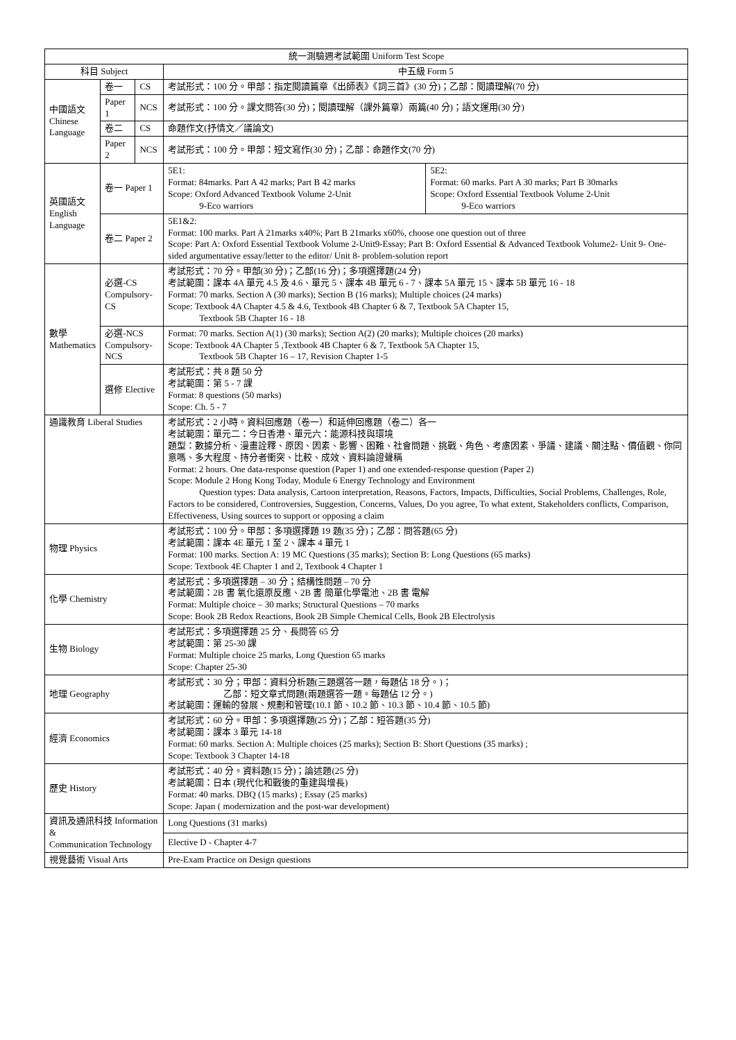| 統一測驗週考試範圍 Uniform Test Scope | | | | |
| --- | --- | --- | --- | --- |
| 科目 Subject | | | 中五級 Form 5 | |
| 中國語文 Chinese Language | 卷一 | CS | 考試形式：100 分。甲部：指定閱讀篇章《出師表》《詞三首》(30 分)；乙部：閱讀理解(70 分) | |
| | Paper 1 | NCS | 考試形式：100 分。課文問答(30 分)；閱讀理解（課外篇章）兩篇(40 分)；語文運用(30 分) | |
| | 卷二 | CS | 命題作文(抒情文／議論文) | |
| | Paper 2 | NCS | 考試形式：100 分。甲部：短文寫作(30 分)；乙部：命題作文(70 分) | |
| 英國語文 English Language | 卷一 Paper 1 | | 5E1: Format: 84marks. Part A 42 marks; Part B 42 marks Scope: Oxford Advanced Textbook Volume 2-Unit 9-Eco warriors | 5E2: Format: 60 marks. Part A 30 marks; Part B 30marks Scope: Oxford Essential Textbook Volume 2-Unit 9-Eco warriors |
| | 卷二 Paper 2 | | 5E1&2: Format: 100 marks. Part A 21marks x40%; Part B 21marks x60%, choose one question out of three Scope: Part A: Oxford Essential Textbook Volume 2-Unit9-Essay; Part B: Oxford Essential & Advanced Textbook Volume2- Unit 9- One-sided argumentative essay/letter to the editor/ Unit 8- problem-solution report | |
| 數學 Mathematics | 必選-CS Compulsory-CS | | 考試形式：70 分。甲部(30 分)；乙部(16 分)；多項選擇題(24 分) 考試範圍：課本 4A 單元 4.5 及 4.6、單元 5、課本 4B 單元 6 - 7、課本 5A 單元 15、課本 5B 單元 16 - 18 Format: 70 marks. Section A (30 marks); Section B (16 marks); Multiple choices (24 marks) Scope: Textbook 4A Chapter 4.5 & 4.6, Textbook 4B Chapter 6 & 7, Textbook 5A Chapter 15, Textbook 5B Chapter 16 - 18 | |
| | 必選-NCS Compulsory-NCS | | Format: 70 marks. Section A(1) (30 marks); Section A(2) (20 marks); Multiple choices (20 marks) Scope: Textbook 4A Chapter 5 ,Textbook 4B Chapter 6 & 7, Textbook 5A Chapter 15, Textbook 5B Chapter 16 – 17, Revision Chapter 1-5 | |
| | 選修 Elective | | 考試形式：共 8 題 50 分 考試範圍：第 5 - 7 課 Format: 8 questions (50 marks) Scope: Ch. 5 - 7 | |
| 通識教育 Liberal Studies | | | 考試形式：2 小時。資料回應題（卷一）和延伸回應題（卷二）各一 考試範圍：單元二：今日香港、單元六：能源科技與環境 題型：數據分析、漫畫詮釋、原因、因素、影響、困難、社會問題、挑戰、角色、考慮因素、爭議、建議、關注點、價值觀、你同意嗎、多大程度、持分者衝突、比較、成效、資料論證聲稱 Format: 2 hours. One data-response question (Paper 1) and one extended-response question (Paper 2) Scope: Module 2 Hong Kong Today, Module 6 Energy Technology and Environment Question types: Data analysis, Cartoon interpretation, Reasons, Factors, Impacts, Difficulties, Social Problems, Challenges, Role, Factors to be considered, Controversies, Suggestion, Concerns, Values, Do you agree, To what extent, Stakeholders conflicts, Comparison, Effectiveness, Using sources to support or opposing a claim | |
| 物理 Physics | | | 考試形式：100 分。甲部：多項選擇題 19 題(35 分)；乙部：問答題(65 分) 考試範圍：課本 4E 單元 1 至 2、課本 4 單元 1 Format: 100 marks. Section A: 19 MC Questions (35 marks); Section B: Long Questions (65 marks) Scope: Textbook 4E Chapter 1 and 2, Textbook 4 Chapter 1 | |
| 化學 Chemistry | | | 考試形式：多項選擇題 – 30 分；結構性問題 – 70 分 考試範圍：2B 書 氧化還原反應、2B 書 簡單化學電池、2B 書 電解 Format: Multiple choice – 30 marks; Structural Questions – 70 marks Scope: Book 2B Redox Reactions, Book 2B Simple Chemical Cells, Book 2B Electrolysis | |
| 生物 Biology | | | 考試形式：多項選擇題 25 分、長問答 65 分 考試範圍：第 25-30 課 Format: Multiple choice 25 marks, Long Question 65 marks Scope: Chapter 25-30 | |
| 地理 Geography | | | 考試形式：30 分；甲部：資料分析題(三題選答一題，每題佔 18 分。)； 乙部：短文章式問題(兩題選答一題。每題佔 12 分。) 考試範圍：運輸的發展、規劃和管理(10.1 節、10.2 節、10.3 節、10.4 節、10.5 節) | |
| 經濟 Economics | | | 考試形式：60 分。甲部：多項選擇題(25 分)；乙部：短答題(35 分) 考試範圍：課本 3 單元 14-18 Format: 60 marks. Section A: Multiple choices (25 marks); Section B: Short Questions (35 marks) ; Scope: Textbook 3 Chapter 14-18 | |
| 歷史 History | | | 考試形式：40 分。資料題(15 分)；論述題(25 分) 考試範圍：日本 (現代化和戰後的重建與增長) Format: 40 marks. DBQ (15 marks) ; Essay (25 marks) Scope: Japan ( modernization and the post-war development) | |
| 資訊及通訊科技 Information & Communication Technology | | | Long Questions (31 marks) | |
| | | | Elective D - Chapter 4-7 | |
| 視覺藝術 Visual Arts | | | Pre-Exam Practice on Design questions | |